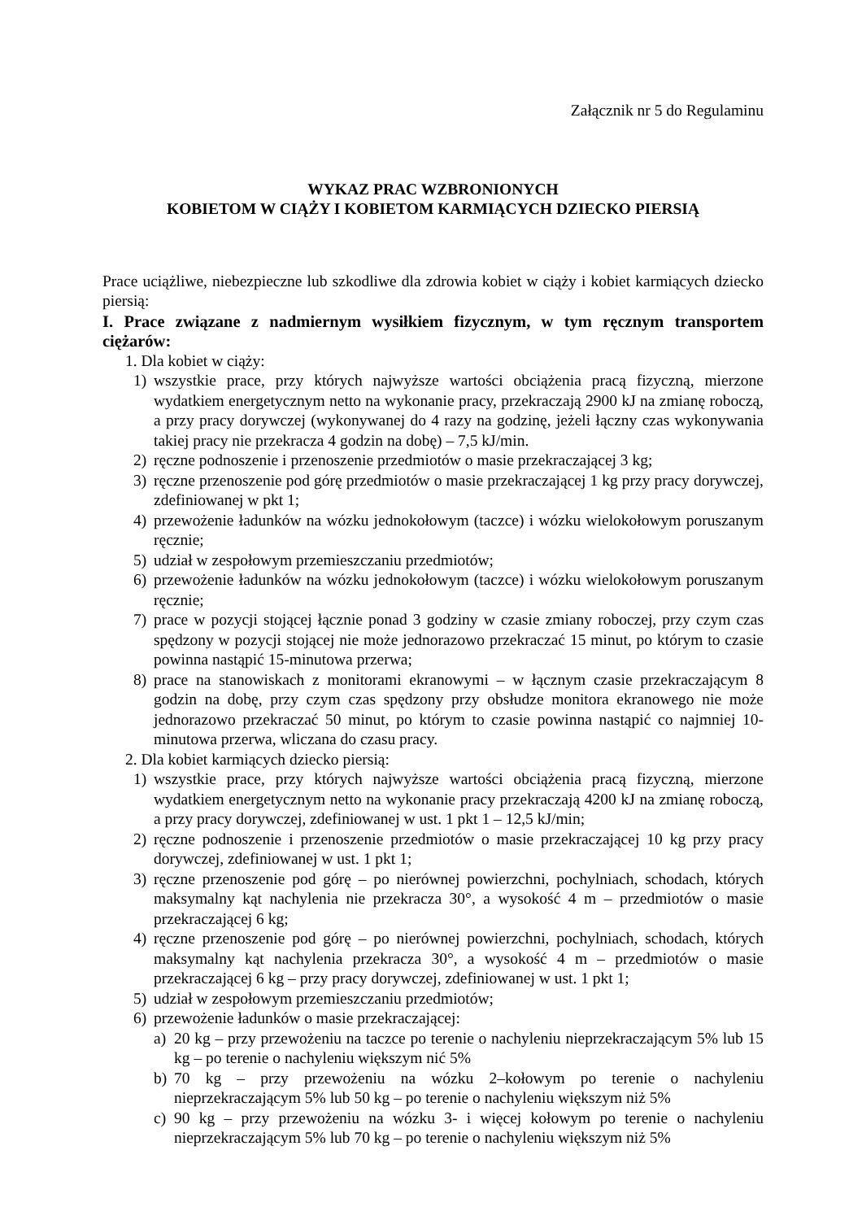Załącznik nr 5 do Regulaminu
WYKAZ PRAC WZBRONIONYCH
KOBIETOM W CIĄŻY I KOBIETOM KARMIĄCYCH DZIECKO PIERSIĄ
Prace uciążliwe, niebezpieczne lub szkodliwe dla zdrowia kobiet w ciąży i kobiet karmiących dziecko piersią:
I. Prace związane z nadmiernym wysiłkiem fizycznym, w tym ręcznym transportem ciężarów:
1. Dla kobiet w ciąży:
1) wszystkie prace, przy których najwyższe wartości obciążenia pracą fizyczną, mierzone wydatkiem energetycznym netto na wykonanie pracy, przekraczają 2900 kJ na zmianę roboczą, a przy pracy dorywczej (wykonywanej do 4 razy na godzinę, jeżeli łączny czas wykonywania takiej pracy nie przekracza 4 godzin na dobę) – 7,5 kJ/min.
2) ręczne podnoszenie i przenoszenie przedmiotów o masie przekraczającej 3 kg;
3) ręczne przenoszenie pod górę przedmiotów o masie przekraczającej 1 kg przy pracy dorywczej, zdefiniowanej w pkt 1;
4) przewożenie ładunków na wózku jednokołowym (taczce) i wózku wielokołowym poruszanym ręcznie;
5) udział w zespołowym przemieszczaniu przedmiotów;
6) przewożenie ładunków na wózku jednokołowym (taczce) i wózku wielokołowym poruszanym ręcznie;
7) prace w pozycji stojącej łącznie ponad 3 godziny w czasie zmiany roboczej, przy czym czas spędzony w pozycji stojącej nie może jednorazowo przekraczać 15 minut, po którym to czasie powinna nastąpić 15-minutowa przerwa;
8) prace na stanowiskach z monitorami ekranowymi – w łącznym czasie przekraczającym 8 godzin na dobę, przy czym czas spędzony przy obsłudze monitora ekranowego nie może jednorazowo przekraczać 50 minut, po którym to czasie powinna nastąpić co najmniej 10-minutowa przerwa, wliczana do czasu pracy.
2. Dla kobiet karmiących dziecko piersią:
1) wszystkie prace, przy których najwyższe wartości obciążenia pracą fizyczną, mierzone wydatkiem energetycznym netto na wykonanie pracy przekraczają 4200 kJ na zmianę roboczą, a przy pracy dorywczej, zdefiniowanej w ust. 1 pkt 1 – 12,5 kJ/min;
2) ręczne podnoszenie i przenoszenie przedmiotów o masie przekraczającej 10 kg przy pracy dorywczej, zdefiniowanej w ust. 1 pkt 1;
3) ręczne przenoszenie pod górę – po nierównej powierzchni, pochylniach, schodach, których maksymalny kąt nachylenia nie przekracza 30°, a wysokość 4 m – przedmiotów o masie przekraczającej 6 kg;
4) ręczne przenoszenie pod górę – po nierównej powierzchni, pochylniach, schodach, których maksymalny kąt nachylenia przekracza 30°, a wysokość 4 m – przedmiotów o masie przekraczającej 6 kg – przy pracy dorywczej, zdefiniowanej w ust. 1 pkt 1;
5) udział w zespołowym przemieszczaniu przedmiotów;
6) przewożenie ładunków o masie przekraczającej:
a) 20 kg – przy przewożeniu na taczce po terenie o nachyleniu nieprzekraczającym 5% lub 15 kg – po terenie o nachyleniu większym nić 5%
b) 70 kg – przy przewożeniu na wózku 2–kołowym po terenie o nachyleniu nieprzekraczającym 5% lub 50 kg – po terenie o nachyleniu większym niż 5%
c) 90 kg – przy przewożeniu na wózku 3- i więcej kołowym po terenie o nachyleniu nieprzekraczającym 5% lub 70 kg – po terenie o nachyleniu większym niż 5%